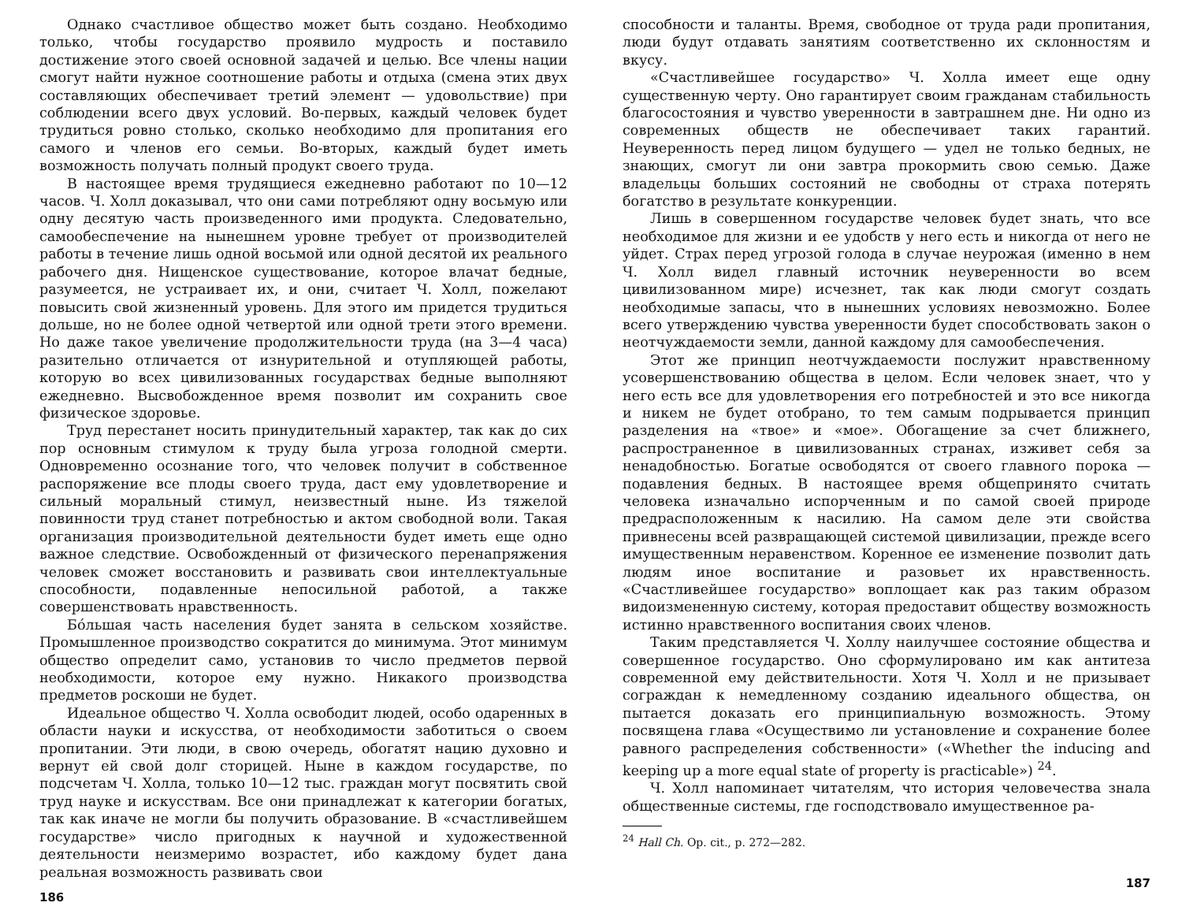Однако счастливое общество может быть создано. Необходимо только, чтобы государство проявило мудрость и поставило достижение этого своей основной задачей и целью. Все члены нации смогут найти нужное соотношение работы и отдыха (смена этих двух составляющих обеспечивает третий элемент — удовольствие) при соблюдении всего двух условий. Во-первых, каждый человек будет трудиться ровно столько, сколько необходимо для пропитания его самого и членов его семьи. Во-вторых, каждый будет иметь возможность получать полный продукт своего труда.
В настоящее время трудящиеся ежедневно работают по 10—12 часов. Ч. Холл доказывал, что они сами потребляют одну восьмую или одну десятую часть произведенного ими продукта. Следовательно, самообеспечение на нынешнем уровне требует от производителей работы в течение лишь одной восьмой или одной десятой их реального рабочего дня. Нищенское существование, которое влачат бедные, разумеется, не устраивает их, и они, считает Ч. Холл, пожелают повысить свой жизненный уровень. Для этого им придется трудиться дольше, но не более одной четвертой или одной трети этого времени. Но даже такое увеличение продолжительности труда (на 3—4 часа) разительно отличается от изнурительной и отупляющей работы, которую во всех цивилизованных государствах бедные выполняют ежедневно. Высвобожденное время позволит им сохранить свое физическое здоровье.
Труд перестанет носить принудительный характер, так как до сих пор основным стимулом к труду была угроза голодной смерти. Одновременно осознание того, что человек получит в собственное распоряжение все плоды своего труда, даст ему удовлетворение и сильный моральный стимул, неизвестный ныне. Из тяжелой повинности труд станет потребностью и актом свободной воли. Такая организация производительной деятельности будет иметь еще одно важное следствие. Освобожденный от физического перенапряжения человек сможет восстановить и развивать свои интеллектуальные способности, подавленные непосильной работой, а также совершенствовать нравственность.
Бóльшая часть населения будет занята в сельском хозяйстве. Промышленное производство сократится до минимума. Этот минимум общество определит само, установив то число предметов первой необходимости, которое ему нужно. Никакого производства предметов роскоши не будет.
Идеальное общество Ч. Холла освободит людей, особо одаренных в области науки и искусства, от необходимости заботиться о своем пропитании. Эти люди, в свою очередь, обогатят нацию духовно и вернут ей свой долг сторицей. Ныне в каждом государстве, по подсчетам Ч. Холла, только 10—12 тыс. граждан могут посвятить свой труд науке и искусствам. Все они принадлежат к категории богатых, так как иначе не могли бы получить образование. В «счастливейшем государстве» число пригодных к научной и художественной деятельности неизмеримо возрастет, ибо каждому будет дана реальная возможность развивать свои
186
способности и таланты. Время, свободное от труда ради пропитания, люди будут отдавать занятиям соответственно их склонностям и вкусу.
«Счастливейшее государство» Ч. Холла имеет еще одну существенную черту. Оно гарантирует своим гражданам стабильность благосостояния и чувство уверенности в завтрашнем дне. Ни одно из современных обществ не обеспечивает таких гарантий. Неуверенность перед лицом будущего — удел не только бедных, не знающих, смогут ли они завтра прокормить свою семью. Даже владельцы больших состояний не свободны от страха потерять богатство в результате конкуренции.
Лишь в совершенном государстве человек будет знать, что все необходимое для жизни и ее удобств у него есть и никогда от него не уйдет. Страх перед угрозой голода в случае неурожая (именно в нем Ч. Холл видел главный источник неуверенности во всем цивилизованном мире) исчезнет, так как люди смогут создать необходимые запасы, что в нынешних условиях невозможно. Более всего утверждению чувства уверенности будет способствовать закон о неотчуждаемости земли, данной каждому для самообеспечения.
Этот же принцип неотчуждаемости послужит нравственному усовершенствованию общества в целом. Если человек знает, что у него есть все для удовлетворения его потребностей и это все никогда и никем не будет отобрано, то тем самым подрывается принцип разделения на «твое» и «мое». Обогащение за счет ближнего, распространенное в цивилизованных странах, изживет себя за ненадобностью. Богатые освободятся от своего главного порока — подавления бедных. В настоящее время общепринято считать человека изначально испорченным и по самой своей природе предрасположенным к насилию. На самом деле эти свойства привнесены всей развращающей системой цивилизации, прежде всего имущественным неравенством. Коренное ее изменение позволит дать людям иное воспитание и разовьет их нравственность. «Счастливейшее государство» воплощает как раз таким образом видоизмененную систему, которая предоставит обществу возможность истинно нравственного воспитания своих членов.
Таким представляется Ч. Холлу наилучшее состояние общества и совершенное государство. Оно сформулировано им как антитеза современной ему действительности. Хотя Ч. Холл и не призывает сограждан к немедленному созданию идеального общества, он пытается доказать его принципиальную возможность. Этому посвящена глава «Осуществимо ли установление и сохранение более равного распределения собственности» («Whether the inducing and keeping up a more equal state of property is practicable») <sup>24</sup>.
Ч. Холл напоминает читателям, что история человечества знала общественные системы, где господствовало имущественное ра-
<sup>24</sup> Hall Ch. Op. cit., p. 272—282.
187